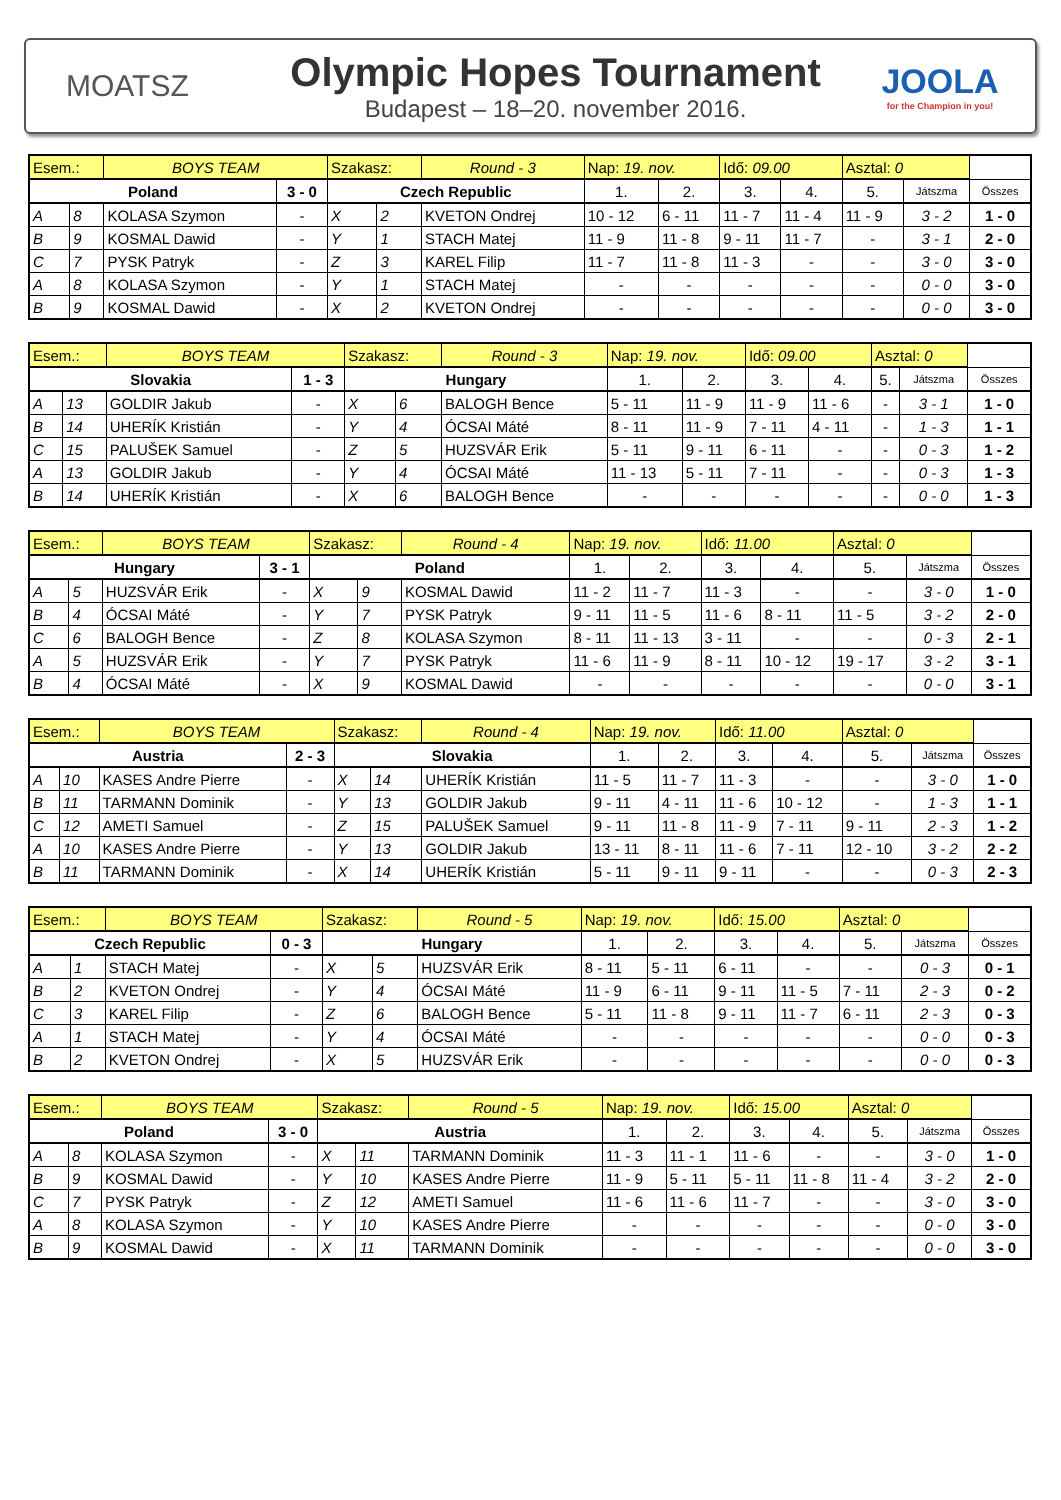MOATSZ
Olympic Hopes Tournament
Budapest – 18–20. november 2016.
JOOLA
for the Champion in you!
| Esem.: | | BOYS TEAM | | Szakasz: | | Round - 3 | Nap: 19. nov. | | Idő: 09.00 | | Asztal: 0 | | |
| Poland | | | 3 - 0 | Czech Republic | | | 1. | 2. | 3. | 4. | 5. | Játszma | Összes |
| A | 8 | KOLASA Szymon | - | X | 2 | KVETON Ondrej | 10 - 12 | 6 - 11 | 11 - 7 | 11 - 4 | 11 - 9 | 3 - 2 | 1 - 0 |
| B | 9 | KOSMAL Dawid | - | Y | 1 | STACH Matej | 11 - 9 | 11 - 8 | 9 - 11 | 11 - 7 | - | 3 - 1 | 2 - 0 |
| C | 7 | PYSK Patryk | - | Z | 3 | KAREL Filip | 11 - 7 | 11 - 8 | 11 - 3 | - | - | 3 - 0 | 3 - 0 |
| A | 8 | KOLASA Szymon | - | Y | 1 | STACH Matej | - | - | - | - | - | 0 - 0 | 3 - 0 |
| B | 9 | KOSMAL Dawid | - | X | 2 | KVETON Ondrej | - | - | - | - | - | 0 - 0 | 3 - 0 |
| Esem.: | | BOYS TEAM | | Szakasz: | | Round - 3 | Nap: 19. nov. | | Idő: 09.00 | | Asztal: 0 | | |
| Slovakia | | | 1 - 3 | Hungary | | | 1. | 2. | 3. | 4. | 5. | Játszma | Összes |
| A | 13 | GOLDIR Jakub | - | X | 6 | BALOGH Bence | 5 - 11 | 11 - 9 | 11 - 9 | 11 - 6 | - | 3 - 1 | 1 - 0 |
| B | 14 | UHERÍK Kristián | - | Y | 4 | ÓCSAI Máté | 8 - 11 | 11 - 9 | 7 - 11 | 4 - 11 | - | 1 - 3 | 1 - 1 |
| C | 15 | PALUŠEK Samuel | - | Z | 5 | HUZSVÁR Erik | 5 - 11 | 9 - 11 | 6 - 11 | - | - | 0 - 3 | 1 - 2 |
| A | 13 | GOLDIR Jakub | - | Y | 4 | ÓCSAI Máté | 11 - 13 | 5 - 11 | 7 - 11 | - | - | 0 - 3 | 1 - 3 |
| B | 14 | UHERÍK Kristián | - | X | 6 | BALOGH Bence | - | - | - | - | - | 0 - 0 | 1 - 3 |
| Esem.: | | BOYS TEAM | | Szakasz: | | Round - 4 | Nap: 19. nov. | | Idő: 11.00 | | Asztal: 0 | | |
| Hungary | | | 3 - 1 | Poland | | | 1. | 2. | 3. | 4. | 5. | Játszma | Összes |
| A | 5 | HUZSVÁR Erik | - | X | 9 | KOSMAL Dawid | 11 - 2 | 11 - 7 | 11 - 3 | - | - | 3 - 0 | 1 - 0 |
| B | 4 | ÓCSAI Máté | - | Y | 7 | PYSK Patryk | 9 - 11 | 11 - 5 | 11 - 6 | 8 - 11 | 11 - 5 | 3 - 2 | 2 - 0 |
| C | 6 | BALOGH Bence | - | Z | 8 | KOLASA Szymon | 8 - 11 | 11 - 13 | 3 - 11 | - | - | 0 - 3 | 2 - 1 |
| A | 5 | HUZSVÁR Erik | - | Y | 7 | PYSK Patryk | 11 - 6 | 11 - 9 | 8 - 11 | 10 - 12 | 19 - 17 | 3 - 2 | 3 - 1 |
| B | 4 | ÓCSAI Máté | - | X | 9 | KOSMAL Dawid | - | - | - | - | - | 0 - 0 | 3 - 1 |
| Esem.: | | BOYS TEAM | | Szakasz: | | Round - 4 | Nap: 19. nov. | | Idő: 11.00 | | Asztal: 0 | | |
| Austria | | | 2 - 3 | Slovakia | | | 1. | 2. | 3. | 4. | 5. | Játszma | Összes |
| A | 10 | KASES Andre Pierre | - | X | 14 | UHERÍK Kristián | 11 - 5 | 11 - 7 | 11 - 3 | - | - | 3 - 0 | 1 - 0 |
| B | 11 | TARMANN Dominik | - | Y | 13 | GOLDIR Jakub | 9 - 11 | 4 - 11 | 11 - 6 | 10 - 12 | - | 1 - 3 | 1 - 1 |
| C | 12 | AMETI Samuel | - | Z | 15 | PALUŠEK Samuel | 9 - 11 | 11 - 8 | 11 - 9 | 7 - 11 | 9 - 11 | 2 - 3 | 1 - 2 |
| A | 10 | KASES Andre Pierre | - | Y | 13 | GOLDIR Jakub | 13 - 11 | 8 - 11 | 11 - 6 | 7 - 11 | 12 - 10 | 3 - 2 | 2 - 2 |
| B | 11 | TARMANN Dominik | - | X | 14 | UHERÍK Kristián | 5 - 11 | 9 - 11 | 9 - 11 | - | - | 0 - 3 | 2 - 3 |
| Esem.: | | BOYS TEAM | | Szakasz: | | Round - 5 | Nap: 19. nov. | | Idő: 15.00 | | Asztal: 0 | | |
| Czech Republic | | | 0 - 3 | Hungary | | | 1. | 2. | 3. | 4. | 5. | Játszma | Összes |
| A | 1 | STACH Matej | - | X | 5 | HUZSVÁR Erik | 8 - 11 | 5 - 11 | 6 - 11 | - | - | 0 - 3 | 0 - 1 |
| B | 2 | KVETON Ondrej | - | Y | 4 | ÓCSAI Máté | 11 - 9 | 6 - 11 | 9 - 11 | 11 - 5 | 7 - 11 | 2 - 3 | 0 - 2 |
| C | 3 | KAREL Filip | - | Z | 6 | BALOGH Bence | 5 - 11 | 11 - 8 | 9 - 11 | 11 - 7 | 6 - 11 | 2 - 3 | 0 - 3 |
| A | 1 | STACH Matej | - | Y | 4 | ÓCSAI Máté | - | - | - | - | - | 0 - 0 | 0 - 3 |
| B | 2 | KVETON Ondrej | - | X | 5 | HUZSVÁR Erik | - | - | - | - | - | 0 - 0 | 0 - 3 |
| Esem.: | | BOYS TEAM | | Szakasz: | | Round - 5 | Nap: 19. nov. | | Idő: 15.00 | | Asztal: 0 | | |
| Poland | | | 3 - 0 | Austria | | | 1. | 2. | 3. | 4. | 5. | Játszma | Összes |
| A | 8 | KOLASA Szymon | - | X | 11 | TARMANN Dominik | 11 - 3 | 11 - 1 | 11 - 6 | - | - | 3 - 0 | 1 - 0 |
| B | 9 | KOSMAL Dawid | - | Y | 10 | KASES Andre Pierre | 11 - 9 | 5 - 11 | 5 - 11 | 11 - 8 | 11 - 4 | 3 - 2 | 2 - 0 |
| C | 7 | PYSK Patryk | - | Z | 12 | AMETI Samuel | 11 - 6 | 11 - 6 | 11 - 7 | - | - | 3 - 0 | 3 - 0 |
| A | 8 | KOLASA Szymon | - | Y | 10 | KASES Andre Pierre | - | - | - | - | - | 0 - 0 | 3 - 0 |
| B | 9 | KOSMAL Dawid | - | X | 11 | TARMANN Dominik | - | - | - | - | - | 0 - 0 | 3 - 0 |